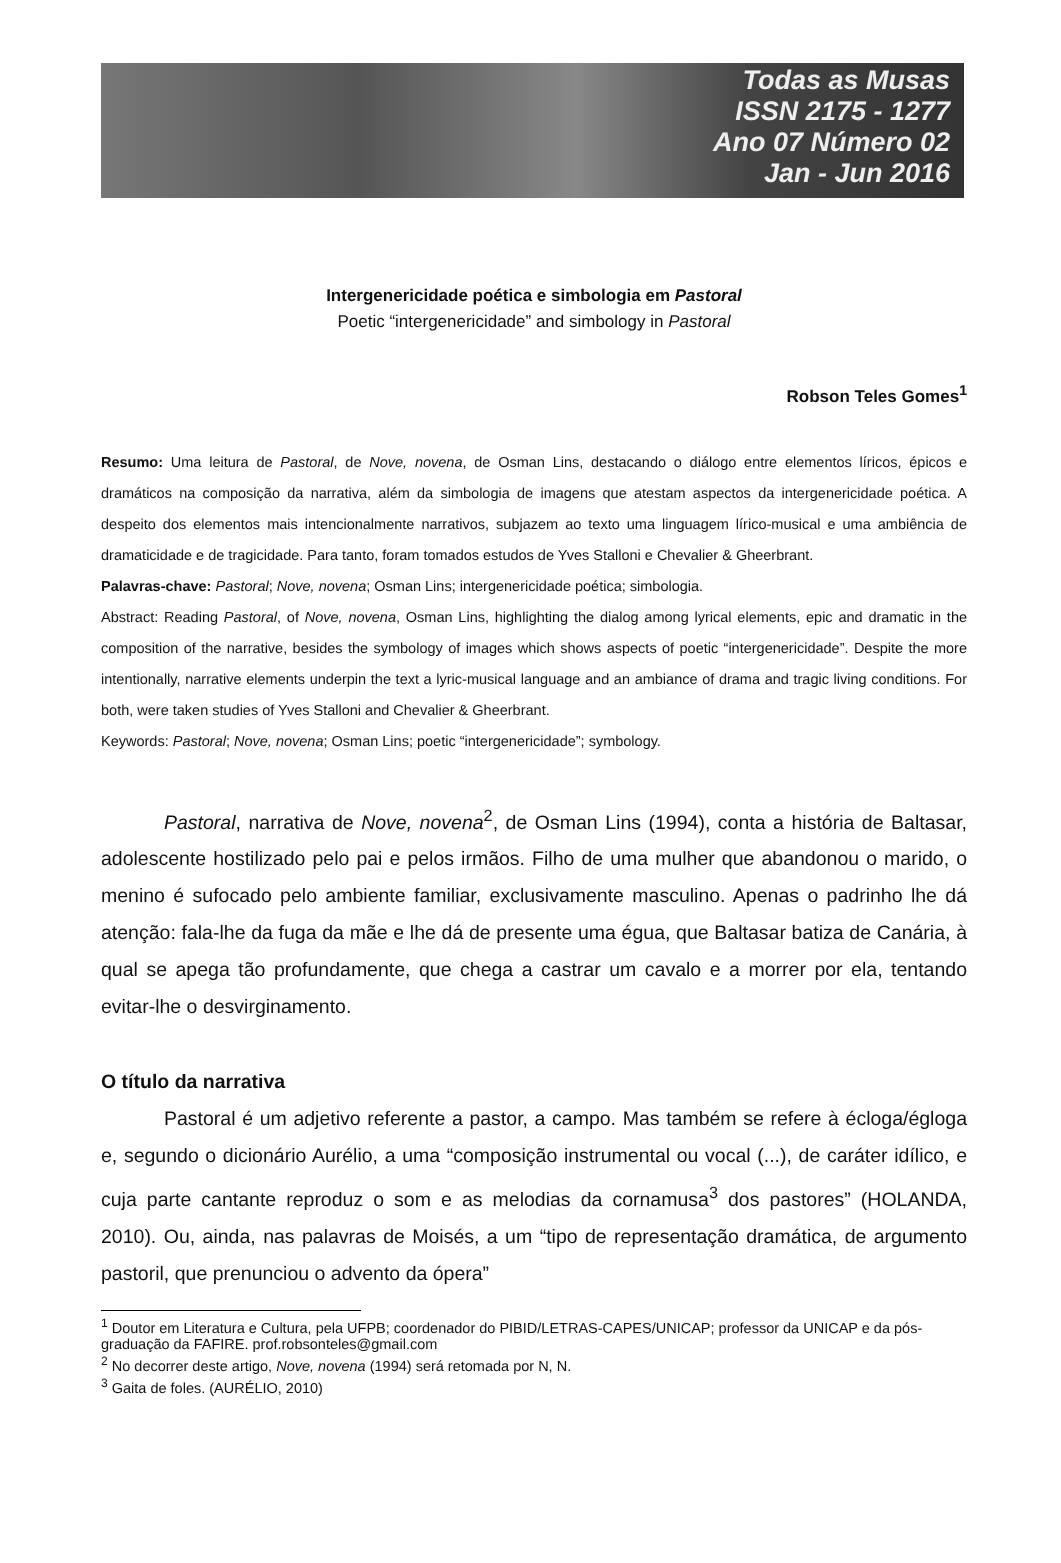Todas as Musas
ISSN 2175 - 1277
Ano 07 Número 02
Jan - Jun 2016
Intergenericidade poética e simbologia em Pastoral
Poetic “intergenericidade” and simbology in Pastoral
Robson Teles Gomes<sup>1</sup>
Resumo: Uma leitura de Pastoral, de Nove, novena, de Osman Lins, destacando o diálogo entre elementos líricos, épicos e dramáticos na composição da narrativa, além da simbologia de imagens que atestam aspectos da intergenericidade poética. A despeito dos elementos mais intencionalmente narrativos, subjazem ao texto uma linguagem lírico-musical e uma ambiência de dramaticidade e de tragicidade. Para tanto, foram tomados estudos de Yves Stalloni e Chevalier & Gheerbrant.
Palavras-chave: Pastoral; Nove, novena; Osman Lins; intergenericidade poética; simbologia.
Abstract: Reading Pastoral, of Nove, novena, Osman Lins, highlighting the dialog among lyrical elements, epic and dramatic in the composition of the narrative, besides the symbology of images which shows aspects of poetic “intergenericidade”. Despite the more intentionally, narrative elements underpin the text a lyric-musical language and an ambiance of drama and tragic living conditions. For both, were taken studies of Yves Stalloni and Chevalier & Gheerbrant.
Keywords: Pastoral; Nove, novena; Osman Lins; poetic “intergenericidade”; symbology.
Pastoral, narrativa de Nove, novena<sup>2</sup>, de Osman Lins (1994), conta a história de Baltasar, adolescente hostilizado pelo pai e pelos irmãos. Filho de uma mulher que abandonou o marido, o menino é sufocado pelo ambiente familiar, exclusivamente masculino. Apenas o padrinho lhe dá atenção: fala-lhe da fuga da mãe e lhe dá de presente uma égua, que Baltasar batiza de Canária, à qual se apega tão profundamente, que chega a castrar um cavalo e a morrer por ela, tentando evitar-lhe o desvirginamento.
O título da narrativa
Pastoral é um adjetivo referente a pastor, a campo. Mas também se refere à écloga/égloga e, segundo o dicionário Aurélio, a uma “composição instrumental ou vocal (...), de caráter idílico, e cuja parte cantante reproduz o som e as melodias da cornamusa<sup>3</sup> dos pastores” (HOLANDA, 2010). Ou, ainda, nas palavras de Moisés, a um “tipo de representação dramática, de argumento pastoril, que prenunciou o advento da ópera”
<sup>1</sup> Doutor em Literatura e Cultura, pela UFPB; coordenador do PIBID/LETRAS-CAPES/UNICAP; professor da UNICAP e da pós-graduação da FAFIRE. prof.robsonteles@gmail.com
<sup>2</sup> No decorrer deste artigo, Nove, novena (1994) será retomada por N, N.
<sup>3</sup> Gaita de foles. (AURÉLIO, 2010)